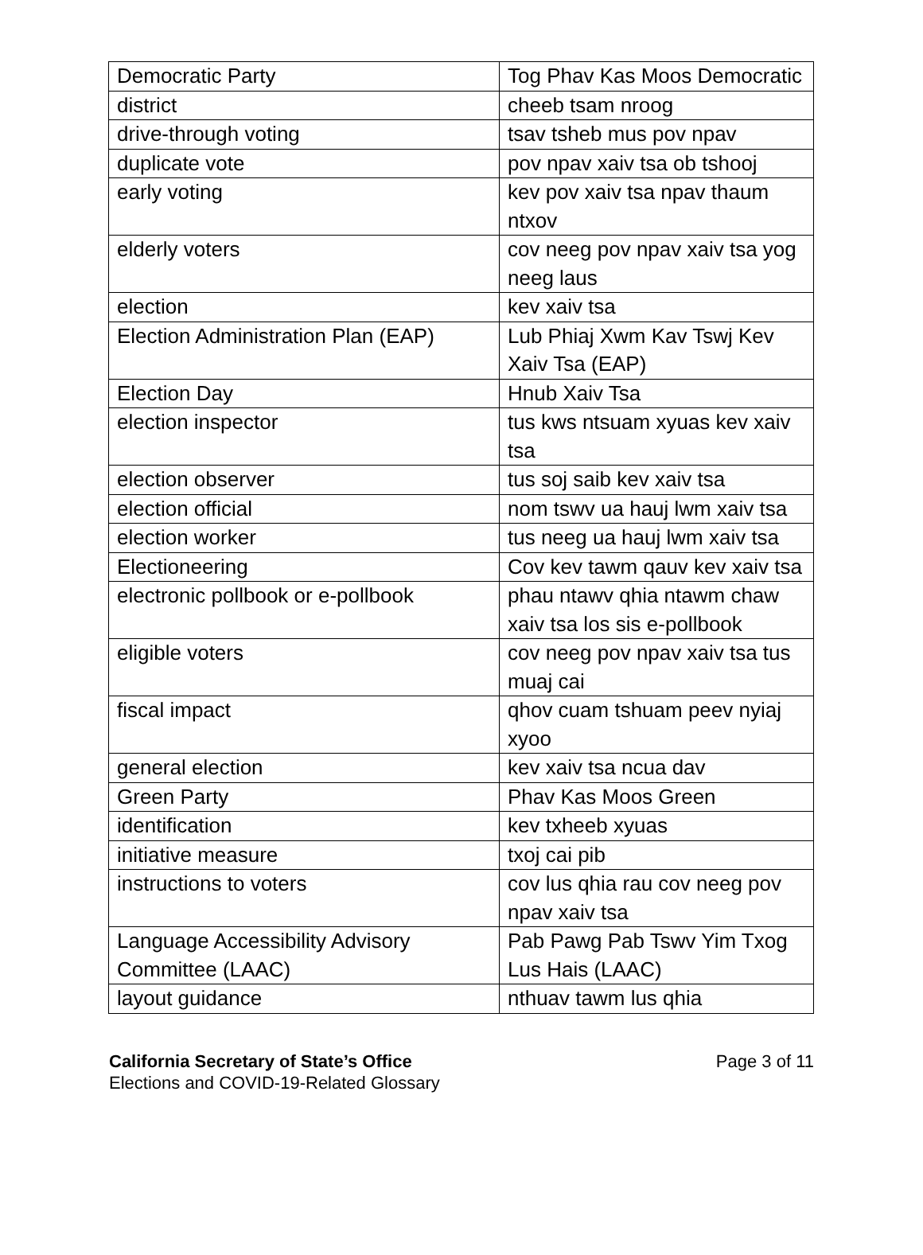| Democratic Party | Tog Phav Kas Moos Democratic |
| district | cheeb tsam nroog |
| drive-through voting | tsav tsheb mus pov npav |
| duplicate vote | pov npav xaiv tsa ob tshooj |
| early voting | kev pov xaiv tsa npav thaum ntxov |
| elderly voters | cov neeg pov npav xaiv tsa yog neeg laus |
| election | kev xaiv tsa |
| Election Administration Plan (EAP) | Lub Phiaj Xwm Kav Tswj Kev Xaiv Tsa (EAP) |
| Election Day | Hnub Xaiv Tsa |
| election inspector | tus kws ntsuam xyuas kev xaiv tsa |
| election observer | tus soj saib kev xaiv tsa |
| election official | nom tswv ua hauj lwm xaiv tsa |
| election worker | tus neeg ua hauj lwm xaiv tsa |
| Electioneering | Cov kev tawm qauv kev xaiv tsa |
| electronic pollbook or e-pollbook | phau ntawv qhia ntawm chaw xaiv tsa los sis e-pollbook |
| eligible voters | cov neeg pov npav xaiv tsa tus muaj cai |
| fiscal impact | qhov cuam tshuam peev nyiaj xyoo |
| general election | kev xaiv tsa ncua dav |
| Green Party | Phav Kas Moos Green |
| identification | kev txheeb xyuas |
| initiative measure | txoj cai pib |
| instructions to voters | cov lus qhia rau cov neeg pov npav xaiv tsa |
| Language Accessibility Advisory Committee (LAAC) | Pab Pawg Pab Tswv Yim Txog Lus Hais (LAAC) |
| layout guidance | nthuav tawm lus qhia |
California Secretary of State’s Office
Elections and COVID-19-Related Glossary
Page 3 of 11